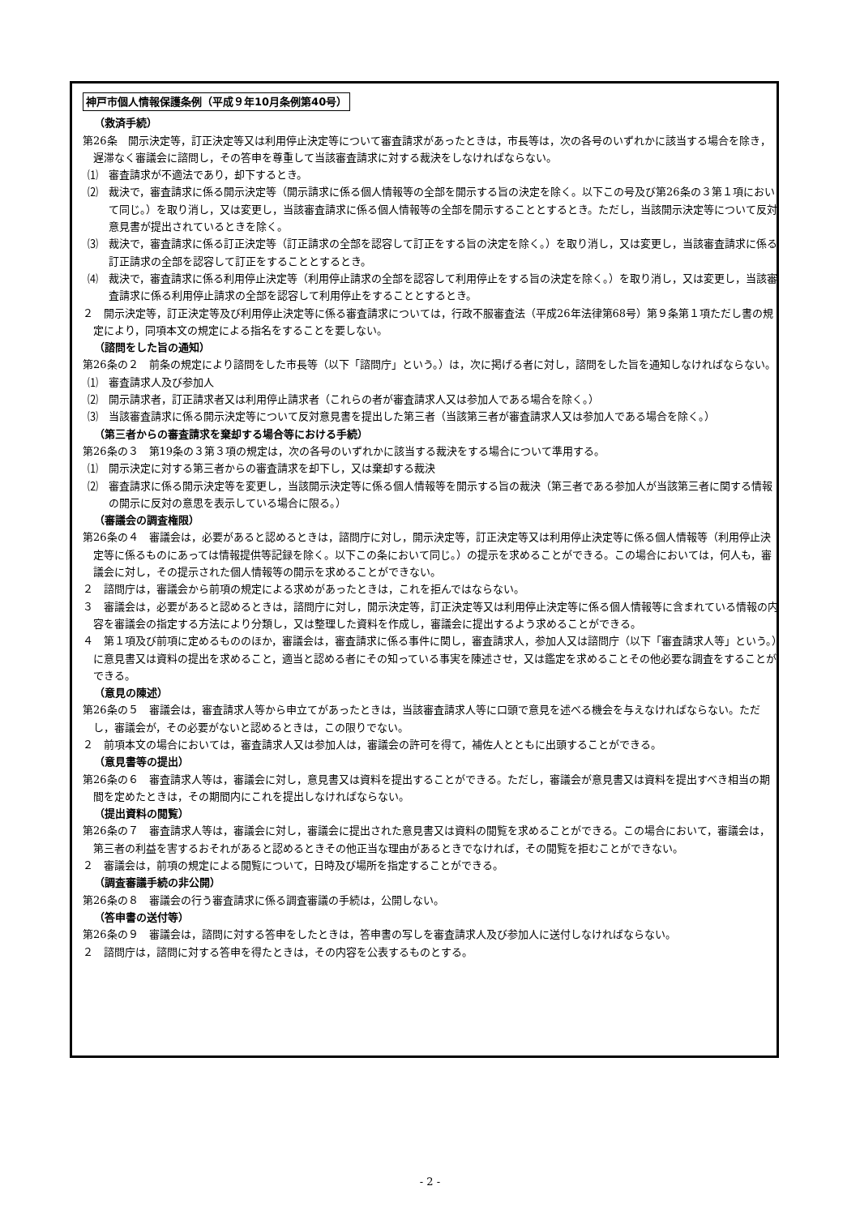神戸市個人情報保護条例（平成９年10月条例第40号）
（救済手続）
第26条　開示決定等，訂正決定等又は利用停止決定等について審査請求があったときは，市長等は，次の各号のいずれかに該当する場合を除き，遅滞なく審議会に諮問し，その答申を尊重して当該審査請求に対する裁決をしなければならない。
⑴　審査請求が不適法であり，却下するとき。
⑵　裁決で，審査請求に係る開示決定等（開示請求に係る個人情報等の全部を開示する旨の決定を除く。以下この号及び第26条の３第１項において同じ。）を取り消し，又は変更し，当該審査請求に係る個人情報等の全部を開示することとするとき。ただし，当該開示決定等について反対意見書が提出されているときを除く。
⑶　裁決で，審査請求に係る訂正決定等（訂正請求の全部を認容して訂正をする旨の決定を除く。）を取り消し，又は変更し，当該審査請求に係る訂正請求の全部を認容して訂正をすることとするとき。
⑷　裁決で，審査請求に係る利用停止決定等（利用停止請求の全部を認容して利用停止をする旨の決定を除く。）を取り消し，又は変更し，当該審査請求に係る利用停止請求の全部を認容して利用停止をすることとするとき。
２　開示決定等，訂正決定等及び利用停止決定等に係る審査請求については，行政不服審査法（平成26年法律第68号）第９条第１項ただし書の規定により，同項本文の規定による指名をすることを要しない。
（諮問をした旨の通知）
第26条の２　前条の規定により諮問をした市長等（以下「諮問庁」という。）は，次に掲げる者に対し，諮問をした旨を通知しなければならない。
⑴　審査請求人及び参加人
⑵　開示請求者，訂正請求者又は利用停止請求者（これらの者が審査請求人又は参加人である場合を除く。）
⑶　当該審査請求に係る開示決定等について反対意見書を提出した第三者（当該第三者が審査請求人又は参加人である場合を除く。）
（第三者からの審査請求を棄却する場合等における手続）
第26条の３　第19条の３第３項の規定は，次の各号のいずれかに該当する裁決をする場合について準用する。
⑴　開示決定に対する第三者からの審査請求を却下し，又は棄却する裁決
⑵　審査請求に係る開示決定等を変更し，当該開示決定等に係る個人情報等を開示する旨の裁決（第三者である参加人が当該第三者に関する情報の開示に反対の意思を表示している場合に限る。）
（審議会の調査権限）
第26条の４　審議会は，必要があると認めるときは，諮問庁に対し，開示決定等，訂正決定等又は利用停止決定等に係る個人情報等（利用停止決定等に係るものにあっては情報提供等記録を除く。以下この条において同じ。）の提示を求めることができる。この場合においては，何人も，審議会に対し，その提示された個人情報等の開示を求めることができない。
２　諮問庁は，審議会から前項の規定による求めがあったときは，これを拒んではならない。
３　審議会は，必要があると認めるときは，諮問庁に対し，開示決定等，訂正決定等又は利用停止決定等に係る個人情報等に含まれている情報の内容を審議会の指定する方法により分類し，又は整理した資料を作成し，審議会に提出するよう求めることができる。
４　第１項及び前項に定めるもののほか，審議会は，審査請求に係る事件に関し，審査請求人，参加人又は諮問庁（以下「審査請求人等」という。）に意見書又は資料の提出を求めること，適当と認める者にその知っている事実を陳述させ，又は鑑定を求めることその他必要な調査をすることができる。
（意見の陳述）
第26条の５　審議会は，審査請求人等から申立てがあったときは，当該審査請求人等に口頭で意見を述べる機会を与えなければならない。ただし，審議会が，その必要がないと認めるときは，この限りでない。
２　前項本文の場合においては，審査請求人又は参加人は，審議会の許可を得て，補佐人とともに出頭することができる。
（意見書等の提出）
第26条の６　審査請求人等は，審議会に対し，意見書又は資料を提出することができる。ただし，審議会が意見書又は資料を提出すべき相当の期間を定めたときは，その期間内にこれを提出しなければならない。
（提出資料の閲覧）
第26条の７　審査請求人等は，審議会に対し，審議会に提出された意見書又は資料の閲覧を求めることができる。この場合において，審議会は，第三者の利益を害するおそれがあると認めるときその他正当な理由があるときでなければ，その閲覧を拒むことができない。
２　審議会は，前項の規定による閲覧について，日時及び場所を指定することができる。
（調査審議手続の非公開）
第26条の８　審議会の行う審査請求に係る調査審議の手続は，公開しない。
（答申書の送付等）
第26条の９　審議会は，諮問に対する答申をしたときは，答申書の写しを審査請求人及び参加人に送付しなければならない。
２　諮問庁は，諮問に対する答申を得たときは，その内容を公表するものとする。
- 2 -